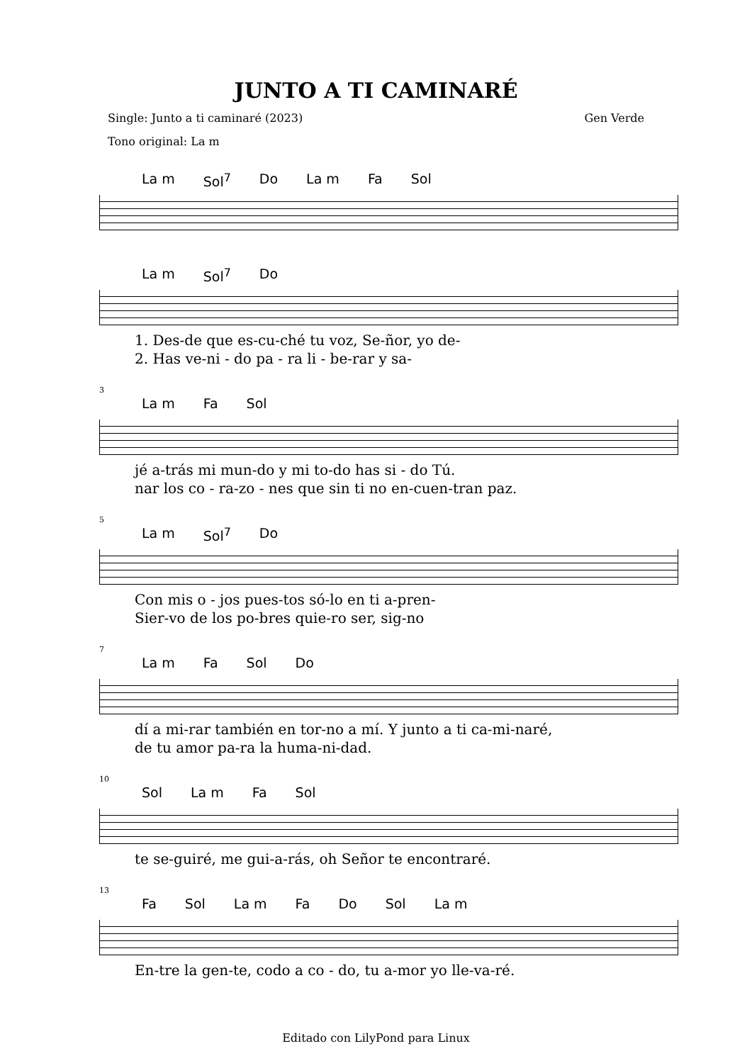JUNTO A TI CAMINARÉ
Single: Junto a ti caminaré (2023) Gen Verde
Tono original: La m
La m Sol<sup>7</sup> Do La m Fa Sol
La m Sol<sup>7</sup> Do
1. Des-de que es-cu-ché tu voz, Se-ñor, yo de-
2. Has ve-ni - do pa - ra li - be-rar y sa-
3
La m Fa Sol
jé a-trás mi mun-do y mi to-do has si - do Tú.
nar los co - ra-zo - nes que sin ti no en-cuen-tran paz.
5
La m Sol<sup>7</sup> Do
Con mis o - jos pues-tos só-lo en ti a-pren-
Sier-vo de los po-bres quie-ro ser, sig-no
7
La m Fa Sol Do
dí a mi-rar también en tor-no a mí. Y junto a ti ca-mi-naré,
de tu amor pa-ra la huma-ni-dad.
10
Sol La m Fa Sol
te se-guiré, me gui-a-rás, oh Señor te encontraré.
13
Fa Sol La m Fa Do Sol La m
En-tre la gen-te, codo a co - do, tu a-mor yo lle-va-ré.
Editado con LilyPond para Linux